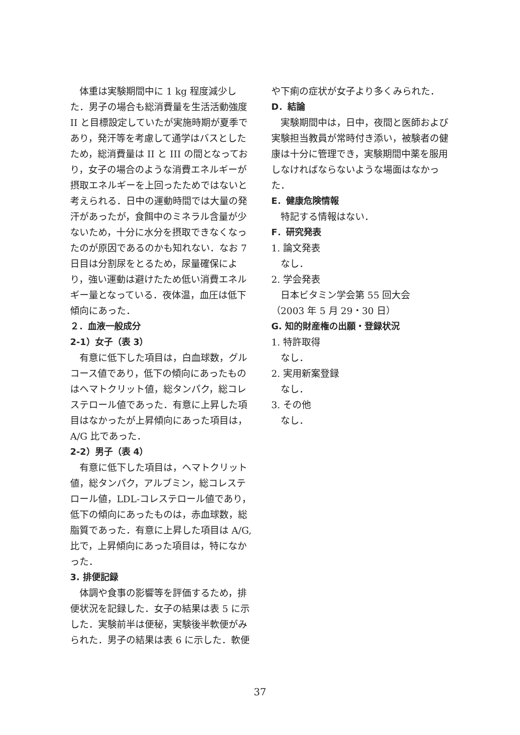体重は実験期間中に 1 kg 程度減少した．男子の場合も総消費量を生活活動強度 II と目標設定していたが実施時期が夏季であり，発汗等を考慮して通学はバスとしたため，総消費量は II と III の間となっており，女子の場合のような消費エネルギーが摂取エネルギーを上回ったためではないと考えられる．日中の運動時間では大量の発汗があったが，食餌中のミネラル含量が少ないため，十分に水分を摂取できなくなったのが原因であるのかも知れない．なお 7 日目は分割尿をとるため，尿量確保により，強い運動は避けたため低い消費エネルギー量となっている．夜体温，血圧は低下傾向にあった．
２．血液一般成分
2-1）女子（表 3）
有意に低下した項目は，白血球数，グルコース値であり，低下の傾向にあったものはヘマトクリット値，総タンパク，総コレステロール値であった．有意に上昇した項目はなかったが上昇傾向にあった項目は，A/G 比であった．
2-2）男子（表 4）
有意に低下した項目は，ヘマトクリット値，総タンパク，アルブミン，総コレステロール値，LDL-コレステロール値であり，低下の傾向にあったものは，赤血球数，総脂質であった．有意に上昇した項目は A/G,比で，上昇傾向にあった項目は，特になかった．
3. 排便記録
体調や食事の影響等を評価するため，排便状況を記録した．女子の結果は表 5 に示した．実験前半は便秘，実験後半軟便がみられた．男子の結果は表 6 に示した．軟便
や下痢の症状が女子より多くみられた．
D．結論
実験期間中は，日中，夜間と医師および実験担当教員が常時付き添い，被験者の健康は十分に管理でき，実験期間中薬を服用しなければならないような場面はなかった．
E．健康危険情報
特記する情報はない．
F．研究発表
1. 論文発表
なし．
2. 学会発表
日本ビタミン学会第 55 回大会
（2003 年 5 月 29・30 日）
G. 知的財産権の出願・登録状況
1. 特許取得
なし．
2. 実用新案登録
なし．
3. その他
なし．
37